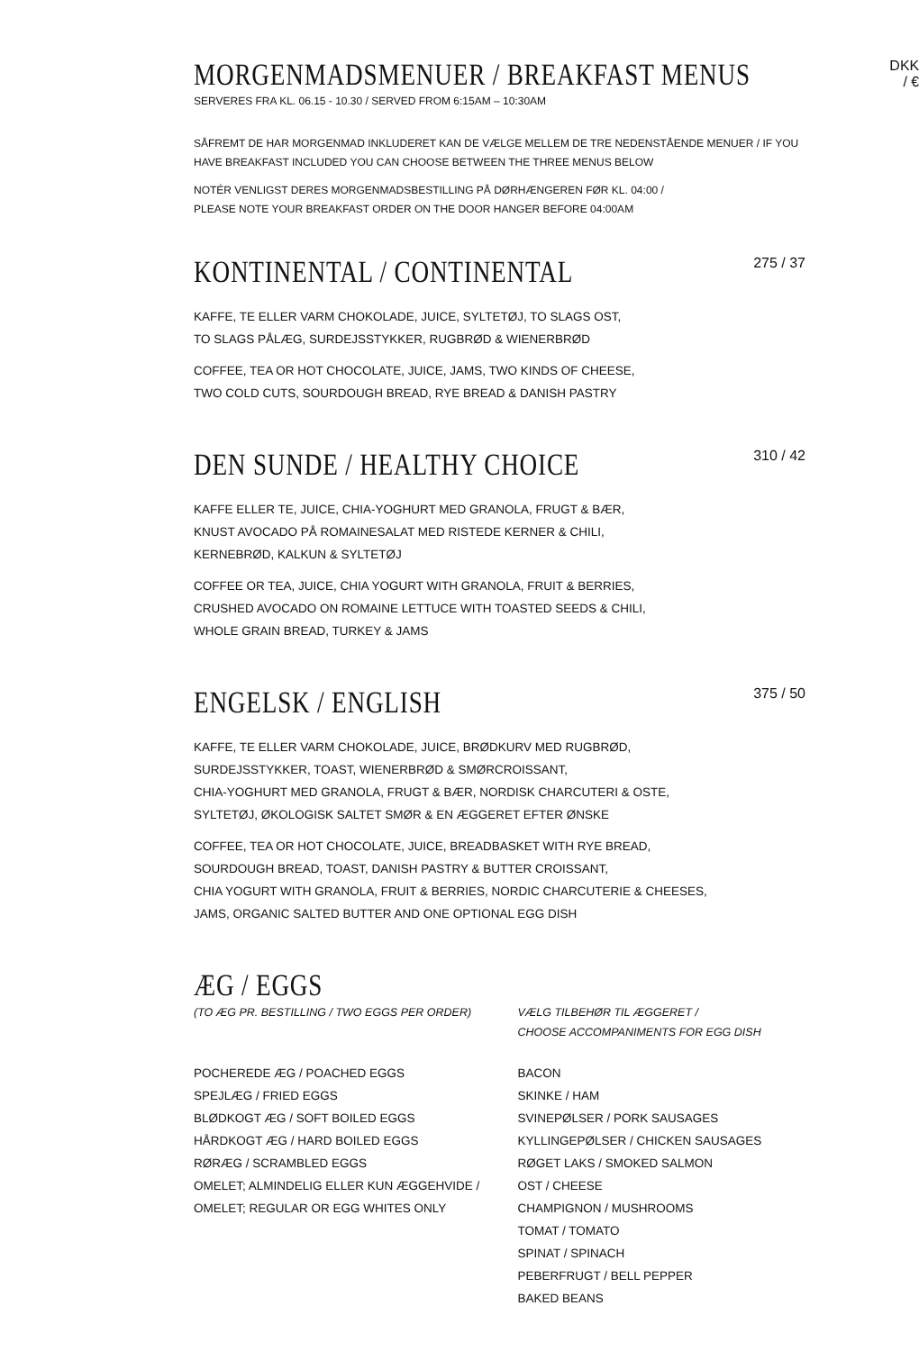MORGENMADSMENUER / BREAKFAST MENUS
DKK / €
SERVERES FRA KL. 06.15 - 10.30 / SERVED FROM 6:15AM – 10:30AM
SÅFREMT DE HAR MORGENMAD INKLUDERET KAN DE VÆLGE MELLEM DE TRE NEDENSTÅENDE MENUER / IF YOU HAVE BREAKFAST INCLUDED YOU CAN CHOOSE BETWEEN THE THREE MENUS BELOW
NOTÉR VENLIGST DERES MORGENMADSBESTILLING PÅ DØRHÆNGEREN FØR KL. 04:00 /
PLEASE NOTE YOUR BREAKFAST ORDER ON THE DOOR HANGER BEFORE 04:00AM
KONTINENTAL / CONTINENTAL
275 / 37
KAFFE, TE ELLER VARM CHOKOLADE, JUICE, SYLTETØJ, TO SLAGS OST,
TO SLAGS PÅLÆG, SURDEJSSTYKKER, RUGBRØD & WIENERBRØD
COFFEE, TEA OR HOT CHOCOLATE, JUICE, JAMS, TWO KINDS OF CHEESE,
TWO COLD CUTS, SOURDOUGH BREAD, RYE BREAD & DANISH PASTRY
DEN SUNDE / HEALTHY CHOICE
310 / 42
KAFFE ELLER TE, JUICE, CHIA-YOGHURT MED GRANOLA, FRUGT & BÆR,
KNUST AVOCADO PÅ ROMAINESALAT MED RISTEDE KERNER & CHILI,
KERNEBRØD, KALKUN & SYLTETØJ
COFFEE OR TEA, JUICE, CHIA YOGURT WITH GRANOLA, FRUIT & BERRIES,
CRUSHED AVOCADO ON ROMAINE LETTUCE WITH TOASTED SEEDS & CHILI,
WHOLE GRAIN BREAD, TURKEY & JAMS
ENGELSK / ENGLISH
375 / 50
KAFFE, TE ELLER VARM CHOKOLADE, JUICE, BRØDKURV MED RUGBRØD,
SURDEJSSTYKKER, TOAST, WIENERBRØD & SMØRCROISSANT,
CHIA-YOGHURT MED GRANOLA, FRUGT & BÆR, NORDISK CHARCUTERI & OSTE,
SYLTETØJ, ØKOLOGISK SALTET SMØR & EN ÆGGERET EFTER ØNSKE
COFFEE, TEA OR HOT CHOCOLATE, JUICE, BREADBASKET WITH RYE BREAD,
SOURDOUGH BREAD, TOAST, DANISH PASTRY & BUTTER CROISSANT,
CHIA YOGURT WITH GRANOLA, FRUIT & BERRIES, NORDIC CHARCUTERIE & CHEESES,
JAMS, ORGANIC SALTED BUTTER AND ONE OPTIONAL EGG DISH
ÆG / EGGS
(TO ÆG PR. BESTILLING / TWO EGGS PER ORDER)
POCHEREDE ÆG / POACHED EGGS
SPEJLÆG / FRIED EGGS
BLØDKOGT ÆG / SOFT BOILED EGGS
HÅRDKOGT ÆG / HARD BOILED EGGS
RØRÆG / SCRAMBLED EGGS
OMELET; ALMINDELIG ELLER KUN ÆGGEHVIDE /
OMELET; REGULAR OR EGG WHITES ONLY
VÆLG TILBEHØR TIL ÆGGERET /
CHOOSE ACCOMPANIMENTS FOR EGG DISH
BACON
SKINKE / HAM
SVINEPØLSER / PORK SAUSAGES
KYLLINGEPØLSER / CHICKEN SAUSAGES
RØGET LAKS / SMOKED SALMON
OST / CHEESE
CHAMPIGNON / MUSHROOMS
TOMAT / TOMATO
SPINAT / SPINACH
PEBERFRUGT / BELL PEPPER
BAKED BEANS